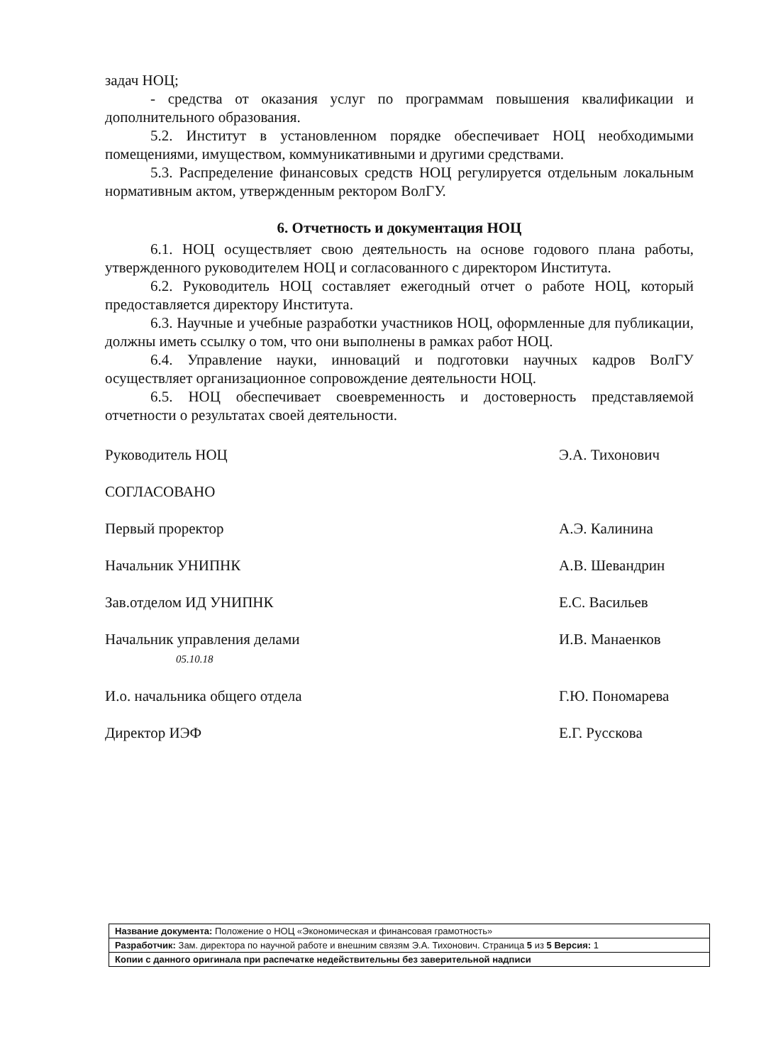задач НОЦ;
- средства от оказания услуг по программам повышения квалификации и дополнительного образования.
5.2. Институт в установленном порядке обеспечивает НОЦ необходимыми помещениями, имуществом, коммуникативными и другими средствами.
5.3. Распределение финансовых средств НОЦ регулируется отдельным локальным нормативным актом, утвержденным ректором ВолГУ.
6. Отчетность и документация НОЦ
6.1. НОЦ осуществляет свою деятельность на основе годового плана работы, утвержденного руководителем НОЦ и согласованного с директором Института.
6.2. Руководитель НОЦ составляет ежегодный отчет о работе НОЦ, который предоставляется директору Института.
6.3. Научные и учебные разработки участников НОЦ, оформленные для публикации, должны иметь ссылку о том, что они выполнены в рамках работ НОЦ.
6.4. Управление науки, инноваций и подготовки научных кадров ВолГУ осуществляет организационное сопровождение деятельности НОЦ.
6.5. НОЦ обеспечивает своевременность и достоверность представляемой отчетности о результатах своей деятельности.
| Руководитель НОЦ | Э.А. Тихонович |
| СОГЛАСОВАНО | |
| Первый проректор | А.Э. Калинина |
| Начальник УНИПНК | А.В. Шевандрин |
| Зав.отделом ИД УНИПНК | Е.С. Васильев |
| Начальник управления делами 05.10.18 | И.В. Манаенков |
| И.о. начальника общего отдела | Г.Ю. Пономарева |
| Директор ИЭФ | Е.Г. Русскова |
| Название документа: Положение о НОЦ «Экономическая и финансовая грамотность» |
| Разработчик: Зам. директора по научной работе и внешним связям Э.А. Тихонович. Страница 5 из 5 Версия: 1 |
| Копии с данного оригинала при распечатке недействительны без заверительной надписи |